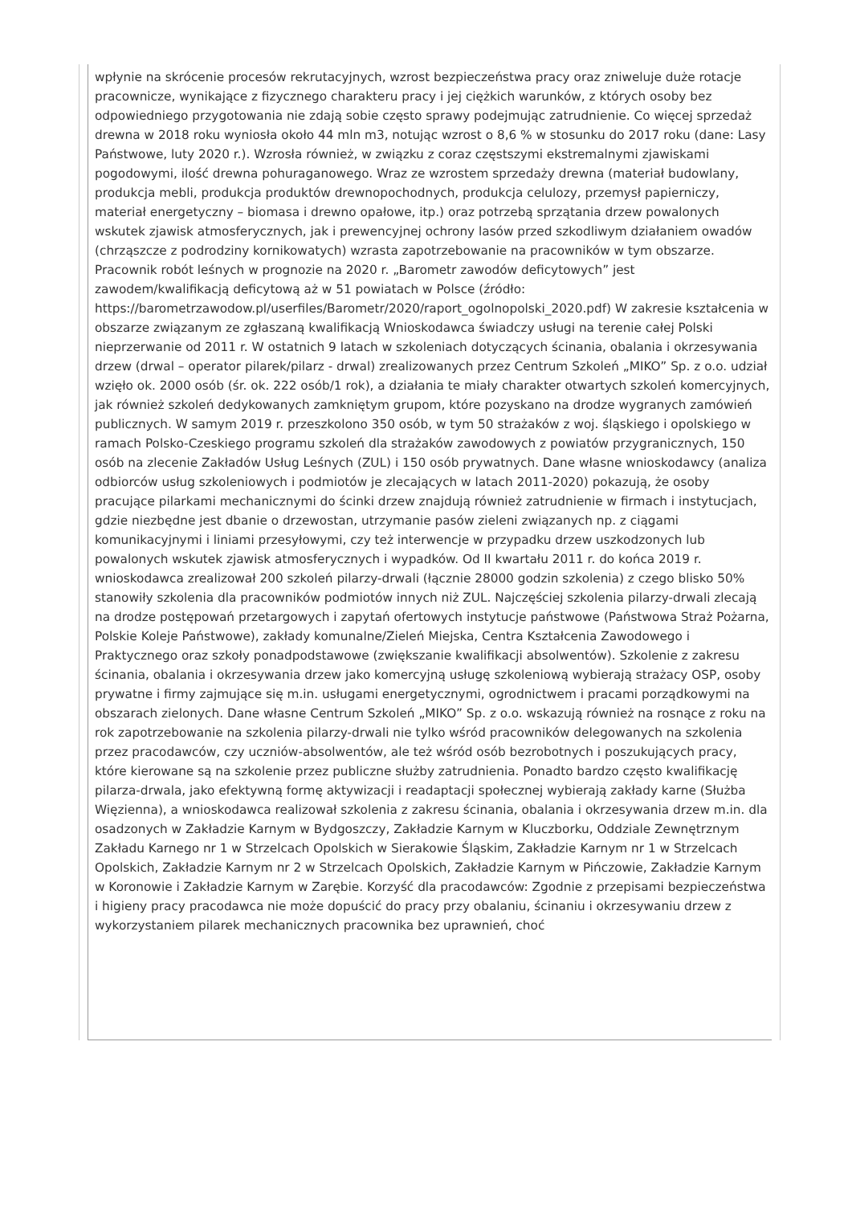wpłynie na skrócenie procesów rekrutacyjnych, wzrost bezpieczeństwa pracy oraz zniweluje duże rotacje pracownicze, wynikające z fizycznego charakteru pracy i jej ciężkich warunków, z których osoby bez odpowiedniego przygotowania nie zdają sobie często sprawy podejmując zatrudnienie. Co więcej sprzedaż drewna w 2018 roku wyniosła około 44 mln m3, notując wzrost o 8,6 % w stosunku do 2017 roku (dane: Lasy Państwowe, luty 2020 r.). Wzrosła również, w związku z coraz częstszymi ekstremalnymi zjawiskami pogodowymi, ilość drewna pohuraganowego. Wraz ze wzrostem sprzedaży drewna (materiał budowlany, produkcja mebli, produkcja produktów drewnopochodnych, produkcja celulozy, przemysł papierniczy, materiał energetyczny – biomasa i drewno opałowe, itp.) oraz potrzebą sprzątania drzew powalonych wskutek zjawisk atmosferycznych, jak i prewencyjnej ochrony lasów przed szkodliwym działaniem owadów (chrząszcze z podrodziny kornikowatych) wzrasta zapotrzebowanie na pracowników w tym obszarze. Pracownik robót leśnych w prognozie na 2020 r. „Barometr zawodów deficytowych” jest zawodem/kwalifikacją deficytową aż w 51 powiatach w Polsce (źródło: https://barometrzawodow.pl/userfiles/Barometr/2020/raport_ogolnopolski_2020.pdf) W zakresie kształcenia w obszarze związanym ze zgłaszaną kwalifikacją Wnioskodawca świadczy usługi na terenie całej Polski nieprzerwanie od 2011 r. W ostatnich 9 latach w szkoleniach dotyczących ścinania, obalania i okrzesywania drzew (drwal – operator pilarek/pilarz - drwal) zrealizowanych przez Centrum Szkoleń „MIKO” Sp. z o.o. udział wzięło ok. 2000 osób (śr. ok. 222 osób/1 rok), a działania te miały charakter otwartych szkoleń komercyjnych, jak również szkoleń dedykowanych zamkniętym grupom, które pozyskano na drodze wygranych zamówień publicznych. W samym 2019 r. przeszkolono 350 osób, w tym 50 strażaków z woj. śląskiego i opolskiego w ramach Polsko-Czeskiego programu szkoleń dla strażaków zawodowych z powiatów przygranicznych, 150 osób na zlecenie Zakładów Usług Leśnych (ZUL) i 150 osób prywatnych. Dane własne wnioskodawcy (analiza odbiorców usług szkoleniowych i podmiotów je zlecających w latach 2011-2020) pokazują, że osoby pracujące pilarkami mechanicznymi do ścinki drzew znajdują również zatrudnienie w firmach i instytucjach, gdzie niezbędne jest dbanie o drzewostan, utrzymanie pasów zieleni związanych np. z ciągami komunikacyjnymi i liniami przesyłowymi, czy też interwencje w przypadku drzew uszkodzonych lub powalonych wskutek zjawisk atmosferycznych i wypadków. Od II kwartału 2011 r. do końca 2019 r. wnioskodawca zrealizował 200 szkoleń pilarzy-drwali (łącznie 28000 godzin szkolenia) z czego blisko 50% stanowiły szkolenia dla pracowników podmiotów innych niż ZUL. Najczęściej szkolenia pilarzy-drwali zlecają na drodze postępowań przetargowych i zapytań ofertowych instytucje państwowe (Państwowa Straż Pożarna, Polskie Koleje Państwowe), zakłady komunalne/Zieleń Miejska, Centra Kształcenia Zawodowego i Praktycznego oraz szkoły ponadpodstawowe (zwiększanie kwalifikacji absolwentów). Szkolenie z zakresu ścinania, obalania i okrzesywania drzew jako komercyjną usługę szkoleniową wybierają strażacy OSP, osoby prywatne i firmy zajmujące się m.in. usługami energetycznymi, ogrodnictwem i pracami porządkowymi na obszarach zielonych. Dane własne Centrum Szkoleń „MIKO” Sp. z o.o. wskazują również na rosnące z roku na rok zapotrzebowanie na szkolenia pilarzy-drwali nie tylko wśród pracowników delegowanych na szkolenia przez pracodawców, czy uczniów-absolwentów, ale też wśród osób bezrobotnych i poszukujących pracy, które kierowane są na szkolenie przez publiczne służby zatrudnienia. Ponadto bardzo często kwalifikację pilarza-drwala, jako efektywną formę aktywizacji i readaptacji społecznej wybierają zakłady karne (Służba Więzienna), a wnioskodawca realizował szkolenia z zakresu ścinania, obalania i okrzesywania drzew m.in. dla osadzonych w Zakładzie Karnym w Bydgoszczy, Zakładzie Karnym w Kluczborku, Oddziale Zewnętrznym Zakładu Karnego nr 1 w Strzelcach Opolskich w Sierakowie Śląskim, Zakładzie Karnym nr 1 w Strzelcach Opolskich, Zakładzie Karnym nr 2 w Strzelcach Opolskich, Zakładzie Karnym w Pińczowie, Zakładzie Karnym w Koronowie i Zakładzie Karnym w Zarębie. Korzyść dla pracodawców: Zgodnie z przepisami bezpieczeństwa i higieny pracy pracodawca nie może dopuścić do pracy przy obalaniu, ścinaniu i okrzesywaniu drzew z wykorzystaniem pilarek mechanicznych pracownika bez uprawnień, choć